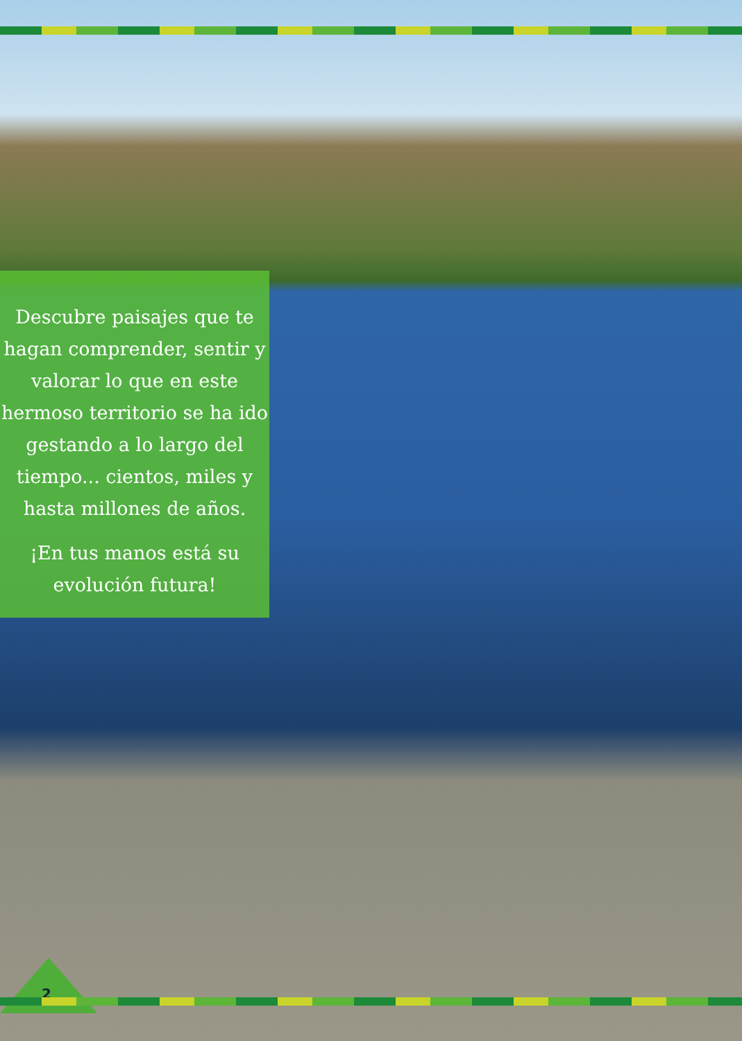Descubre paisajes que te hagan comprender, sentir y valorar lo que en este hermoso territorio se ha ido gestando a lo largo del tiempo... cientos, miles y hasta millones de años.
¡En tus manos está su evolución futura!
2